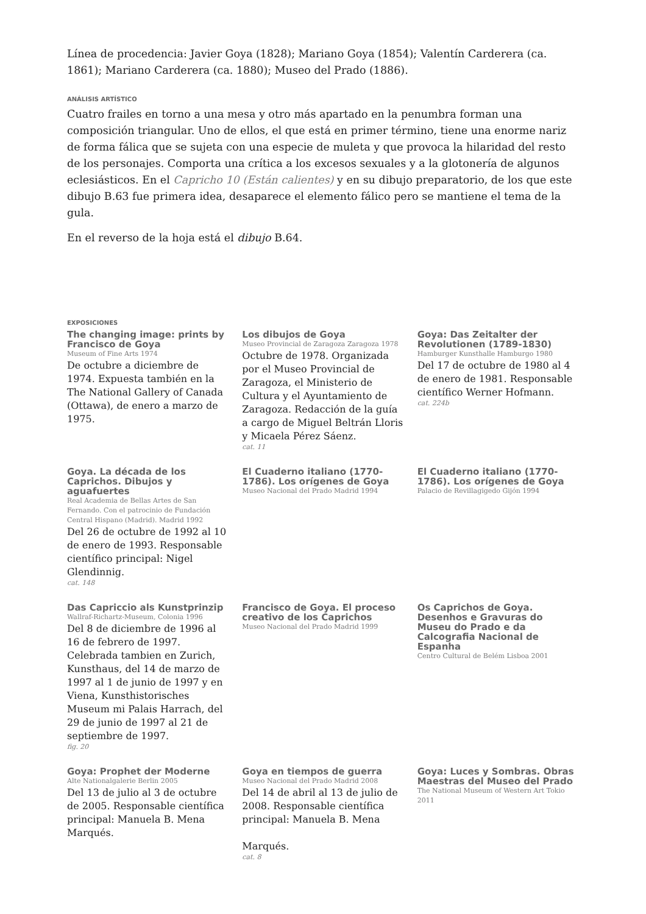Línea de procedencia: Javier Goya (1828); Mariano Goya (1854); Valentín Carderera (ca. 1861); Mariano Carderera (ca. 1880); Museo del Prado (1886).
ANÁLISIS ARTÍSTICO
Cuatro frailes en torno a una mesa y otro más apartado en la penumbra forman una composición triangular. Uno de ellos, el que está en primer término, tiene una enorme nariz de forma fálica que se sujeta con una especie de muleta y que provoca la hilaridad del resto de los personajes. Comporta una crítica a los excesos sexuales y a la glotonería de algunos eclesiásticos. En el Capricho 10 (Están calientes) y en su dibujo preparatorio, de los que este dibujo B.63 fue primera idea, desaparece el elemento fálico pero se mantiene el tema de la gula.
En el reverso de la hoja está el dibujo B.64.
EXPOSICIONES
The changing image: prints by Francisco de Goya
Museum of Fine Arts 1974
De octubre a diciembre de 1974. Expuesta también en la The National Gallery of Canada (Ottawa), de enero a marzo de 1975.
Los dibujos de Goya
Museo Provincial de Zaragoza Zaragoza 1978
Octubre de 1978. Organizada por el Museo Provincial de Zaragoza, el Ministerio de Cultura y el Ayuntamiento de Zaragoza. Redacción de la guía a cargo de Miguel Beltrán Lloris y Micaela Pérez Sáenz.
cat. 11
Goya: Das Zeitalter der Revolutionen (1789-1830)
Hamburger Kunsthalle Hamburgo 1980
Del 17 de octubre de 1980 al 4 de enero de 1981. Responsable científico Werner Hofmann.
cat. 224b
Goya. La década de los Caprichos. Dibujos y aguafuertes
Real Academia de Bellas Artes de San Fernando. Con el patrocinio de Fundación Central Hispano (Madrid). Madrid 1992
Del 26 de octubre de 1992 al 10 de enero de 1993. Responsable científico principal: Nigel Glendinnig.
cat. 148
El Cuaderno italiano (1770-1786). Los orígenes de Goya
Museo Nacional del Prado Madrid 1994
El Cuaderno italiano (1770-1786). Los orígenes de Goya
Palacio de Revillagigedo Gijón 1994
Das Capriccio als Kunstprinzip
Wallraf-Richartz-Museum, Colonia 1996
Del 8 de diciembre de 1996 al 16 de febrero de 1997. Celebrada tambien en Zurich, Kunsthaus, del 14 de marzo de 1997 al 1 de junio de 1997 y en Viena, Kunsthistorisches Museum mi Palais Harrach, del 29 de junio de 1997 al 21 de septiembre de 1997.
fig. 20
Francisco de Goya. El proceso creativo de los Caprichos
Museo Nacional del Prado Madrid 1999
Os Caprichos de Goya. Desenhos e Gravuras do Museu do Prado e da Calcografia Nacional de Espanha
Centro Cultural de Belém Lisboa 2001
Goya: Prophet der Moderne
Alte Nationalgalerie Berlin 2005
Del 13 de julio al 3 de octubre de 2005. Responsable científica principal: Manuela B. Mena Marqués.
Goya en tiempos de guerra
Museo Nacional del Prado Madrid 2008
Del 14 de abril al 13 de julio de 2008. Responsable científica principal: Manuela B. Mena
Marqués.
cat. 8
Goya: Luces y Sombras. Obras Maestras del Museo del Prado
The National Museum of Western Art Tokio 2011